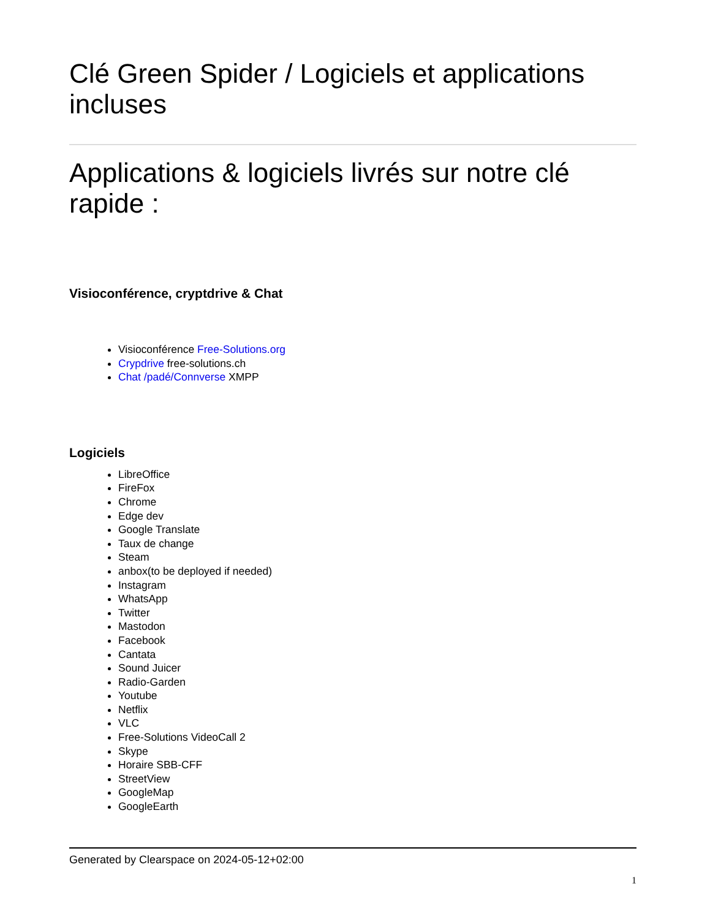Clé Green Spider / Logiciels et applications incluses
Applications & logiciels livrés sur notre clé rapide :
Visioconférence, cryptdrive & Chat
Visioconférence Free-Solutions.org
Crypdrive free-solutions.ch
Chat /padé/Connverse XMPP
Logiciels
LibreOffice
FireFox
Chrome
Edge dev
Google Translate
Taux de change
Steam
anbox(to be deployed if needed)
Instagram
WhatsApp
Twitter
Mastodon
Facebook
Cantata
Sound Juicer
Radio-Garden
Youtube
Netflix
VLC
Free-Solutions VideoCall 2
Skype
Horaire SBB-CFF
StreetView
GoogleMap
GoogleEarth
Generated by Clearspace on 2024-05-12+02:00
1